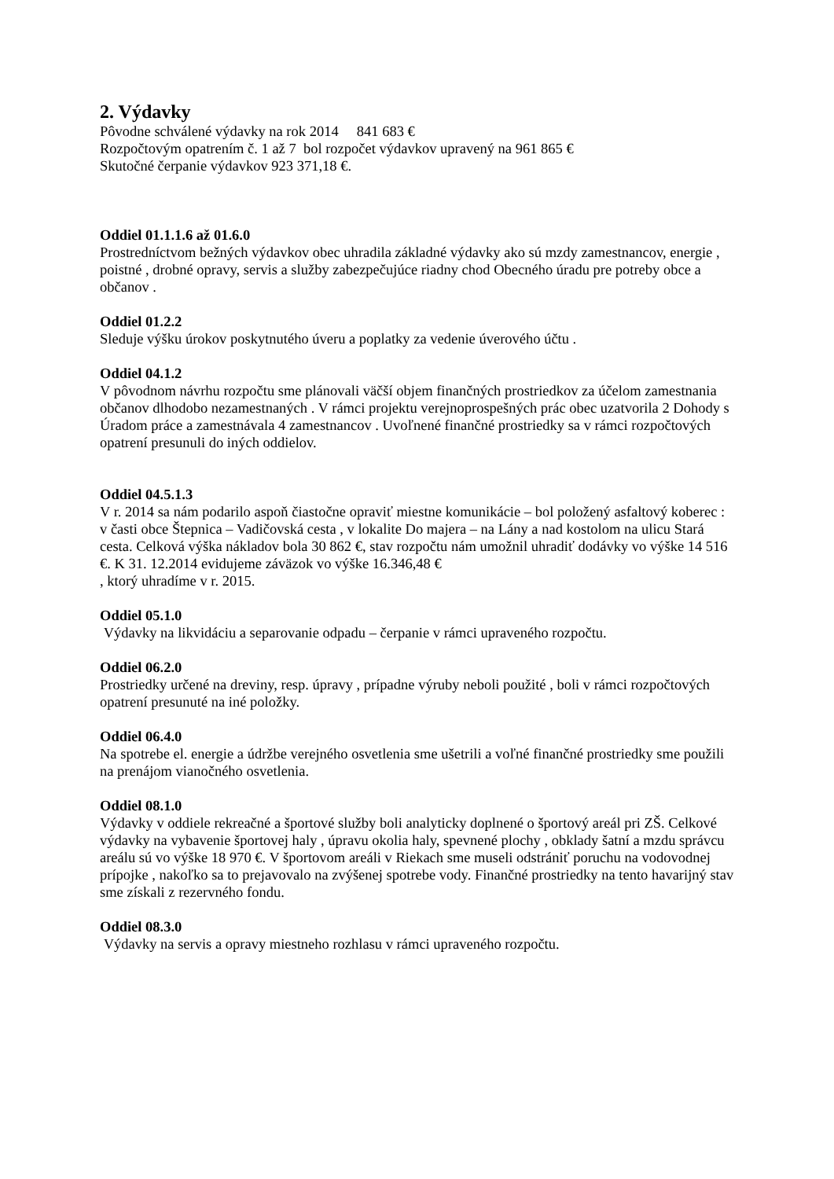2. Výdavky
Pôvodne schválené výdavky na rok 2014 841 683 €
Rozpočtovým opatrením č. 1 až 7 bol rozpočet výdavkov upravený na 961 865 €
Skutočné čerpanie výdavkov 923 371,18 €.
Oddiel 01.1.1.6 až 01.6.0
Prostredníctvom bežných výdavkov obec uhradila základné výdavky ako sú mzdy zamestnancov, energie , poistné , drobné opravy, servis a služby zabezpečujúce riadny chod Obecného úradu pre potreby obce a občanov .
Oddiel 01.2.2
Sleduje výšku úrokov poskytnutého úveru a poplatky za vedenie úverového účtu .
Oddiel 04.1.2
V pôvodnom návrhu rozpočtu sme plánovali väčší objem finančných prostriedkov za účelom zamestnania občanov dlhodobo nezamestnaných . V rámci projektu verejnoprospešných prác obec uzatvorila 2 Dohody s Úradom práce a zamestnávala 4 zamestnancov . Uvoľnené finančné prostriedky sa v rámci rozpočtových opatrení presunuli do iných oddielov.
Oddiel 04.5.1.3
V r. 2014 sa nám podarilo aspoň čiastočne opraviť miestne komunikácie – bol položený asfaltový koberec :
v časti obce Štepnica – Vadičovská cesta , v lokalite Do majera – na Lány a nad kostolom na ulicu Stará cesta. Celková výška nákladov bola 30 862 €, stav rozpočtu nám umožnil uhradiť dodávky vo výške 14 516 €. K 31. 12.2014 evidujeme záväzok vo výške 16.346,48 €
, ktorý uhradíme v r. 2015.
Oddiel 05.1.0
Výdavky na likvidáciu a separovanie odpadu – čerpanie v rámci upraveného rozpočtu.
Oddiel 06.2.0
Prostriedky určené na dreviny, resp. úpravy , prípadne výruby neboli použité , boli v rámci rozpočtových opatrení presunuté na iné položky.
Oddiel 06.4.0
Na spotrebe el. energie a údržbe verejného osvetlenia sme ušetrili a voľné finančné prostriedky sme použili na prenájom vianočného osvetlenia.
Oddiel 08.1.0
Výdavky v oddiele rekreačné a športové služby boli analyticky doplnené o športový areál pri ZŠ. Celkové výdavky na vybavenie športovej haly , úpravu okolia haly, spevnené plochy , obklady šatní a mzdu správcu areálu sú vo výške 18 970 €. V športovom areáli v Riekach sme museli odstrániť poruchu na vodovodnej prípojke , nakoľko sa to prejavovalo na zvýšenej spotrebe vody. Finančné prostriedky na tento havarijný stav sme získali z rezervného fondu.
Oddiel 08.3.0
Výdavky na servis a opravy miestneho rozhlasu v rámci upraveného rozpočtu.